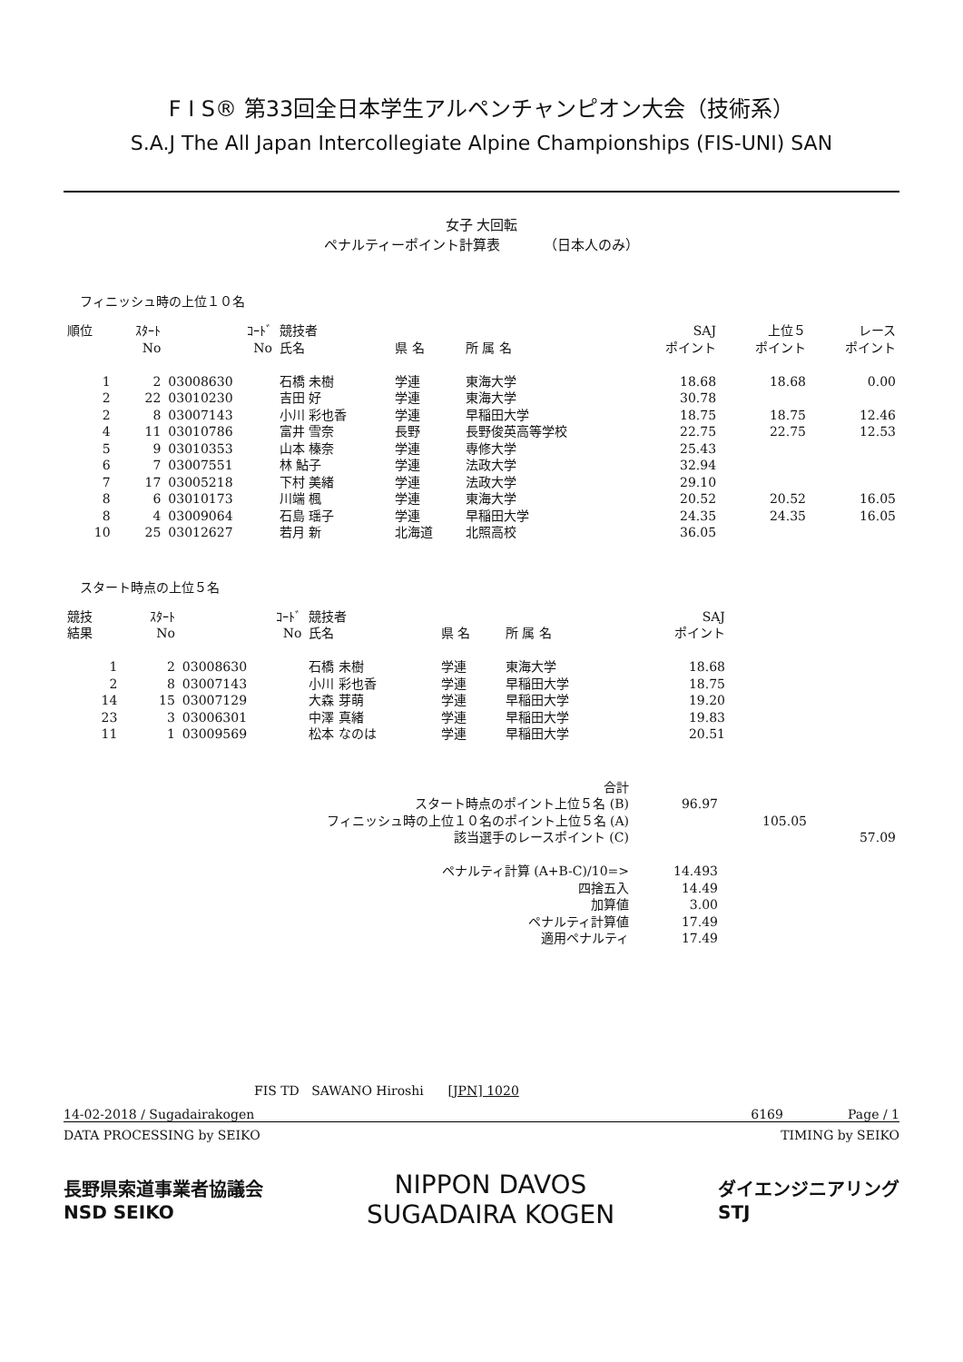F I S® 第33回全日本学生アルペンチャンピオン大会（技術系）
S.A.J The All Japan Intercollegiate Alpine Championships (FIS-UNI) SAN
女子 大回転
ペナルティーポイント計算表 （日本人のみ）
フィニッシュ時の上位１０名
| 順位 | ｽﾀｰﾄ No | ｺｰﾄﾞ No | 競技者 氏名 | 県 名 | 所 属 名 | SAJ ポイント | 上位５ ポイント | レース ポイント |
| --- | --- | --- | --- | --- | --- | --- | --- | --- |
| 1 | 2 | 03008630 | 石橋 未樹 | 学連 | 東海大学 | 18.68 | 18.68 | 0.00 |
| 2 | 22 | 03010230 | 吉田 好 | 学連 | 東海大学 | 30.78 | | |
| 2 | 8 | 03007143 | 小川 彩也香 | 学連 | 早稲田大学 | 18.75 | 18.75 | 12.46 |
| 4 | 11 | 03010786 | 富井 雪奈 | 長野 | 長野俊英高等学校 | 22.75 | 22.75 | 12.53 |
| 5 | 9 | 03010353 | 山本 榛奈 | 学連 | 専修大学 | 25.43 | | |
| 6 | 7 | 03007551 | 林 鮎子 | 学連 | 法政大学 | 32.94 | | |
| 7 | 17 | 03005218 | 下村 美緒 | 学連 | 法政大学 | 29.10 | | |
| 8 | 6 | 03010173 | 川端 楓 | 学連 | 東海大学 | 20.52 | 20.52 | 16.05 |
| 8 | 4 | 03009064 | 石島 瑶子 | 学連 | 早稲田大学 | 24.35 | 24.35 | 16.05 |
| 10 | 25 | 03012627 | 若月 新 | 北海道 | 北照高校 | 36.05 | | |
スタート時点の上位５名
| 競技 結果 | ｽﾀｰﾄ No | ｺｰﾄﾞ No | 競技者 氏名 | 県 名 | 所 属 名 | SAJ ポイント | |
| --- | --- | --- | --- | --- | --- | --- | --- |
| 1 | 2 | 03008630 | 石橋 未樹 | 学連 | 東海大学 | 18.68 | |
| 2 | 8 | 03007143 | 小川 彩也香 | 学連 | 早稲田大学 | 18.75 | |
| 14 | 15 | 03007129 | 大森 芽萌 | 学連 | 早稲田大学 | 19.20 | |
| 23 | 3 | 03006301 | 中澤 真緒 | 学連 | 早稲田大学 | 19.83 | |
| 11 | 1 | 03009569 | 松本 なのは | 学連 | 早稲田大学 | 20.51 | |
| 合計 | | | |
| スタート時点のポイント上位５名 (B) | 96.97 | | |
| フィニッシュ時の上位１０名のポイント上位５名 (A) | | 105.05 | |
| 該当選手のレースポイント (C) | | | 57.09 |
| ペナルティ計算 (A+B-C)/10=> | 14.493 | | |
| 四捨五入 | 14.49 | | |
| 加算値 | 3.00 | | |
| ペナルティ計算値 | 17.49 | | |
| 適用ペナルティ | 17.49 | | |
FIS TD SAWANO Hiroshi [JPN] 1020
14-02-2018 / Sugadairakogen 6169 Page / 1
DATA PROCESSING by SEIKO TIMING by SEIKO
長野県索道事業者協議会
NSD SEIKO NIPPON DAVOS
SUGADAIRA KOGEN ダイエンジニアリング
STJ